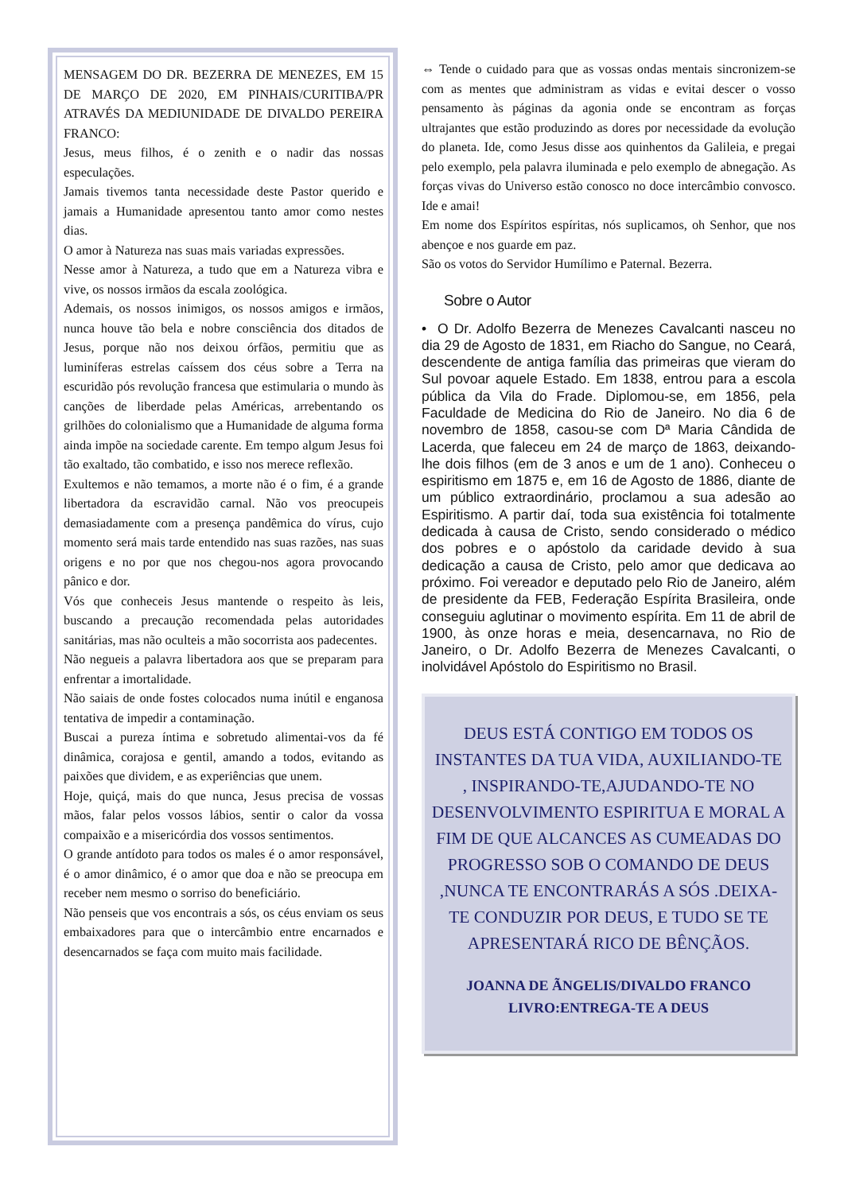MENSAGEM DO DR. BEZERRA DE MENEZES, EM 15 DE MARÇO DE 2020, EM PINHAIS/CURITIBA/PR ATRAVÉS DA MEDIUNIDADE DE DIVALDO PEREIRA FRANCO:
Jesus, meus filhos, é o zenith e o nadir das nossas especulações.
Jamais tivemos tanta necessidade deste Pastor querido e jamais a Humanidade apresentou tanto amor como nestes dias.
O amor à Natureza nas suas mais variadas expressões.
Nesse amor à Natureza, a tudo que em a Natureza vibra e vive, os nossos irmãos da escala zoológica.
Ademais, os nossos inimigos, os nossos amigos e irmãos, nunca houve tão bela e nobre consciência dos ditados de Jesus, porque não nos deixou órfãos, permitiu que as luminíferas estrelas caíssem dos céus sobre a Terra na escuridão pós revolução francesa que estimularia o mundo às canções de liberdade pelas Américas, arrebentando os grilhões do colonialismo que a Humanidade de alguma forma ainda impõe na sociedade carente. Em tempo algum Jesus foi tão exaltado, tão combatido, e isso nos merece reflexão.
Exultemos e não temamos, a morte não é o fim, é a grande libertadora da escravidão carnal. Não vos preocupeis demasiadamente com a presença pandêmica do vírus, cujo momento será mais tarde entendido nas suas razões, nas suas origens e no por que nos chegou-nos agora provocando pânico e dor.
Vós que conheceis Jesus mantende o respeito às leis, buscando a precaução recomendada pelas autoridades sanitárias, mas não oculteis a mão socorrista aos padecentes.
Não negueis a palavra libertadora aos que se preparam para enfrentar a imortalidade.
Não saiais de onde fostes colocados numa inútil e enganosa tentativa de impedir a contaminação.
Buscai a pureza íntima e sobretudo alimentai-vos da fé dinâmica, corajosa e gentil, amando a todos, evitando as paixões que dividem, e as experiências que unem.
Hoje, quiçá, mais do que nunca, Jesus precisa de vossas mãos, falar pelos vossos lábios, sentir o calor da vossa compaixão e a misericórdia dos vossos sentimentos.
O grande antídoto para todos os males é o amor responsável, é o amor dinâmico, é o amor que doa e não se preocupa em receber nem mesmo o sorriso do beneficiário.
Não penseis que vos encontrais a sós, os céus enviam os seus embaixadores para que o intercâmbio entre encarnados e desencarnados se faça com muito mais facilidade.
⇔ Tende o cuidado para que as vossas ondas mentais sincronizem-se com as mentes que administram as vidas e evitai descer o vosso pensamento às páginas da agonia onde se encontram as forças ultrajantes que estão produzindo as dores por necessidade da evolução do planeta. Ide, como Jesus disse aos quinhentos da Galileia, e pregai pelo exemplo, pela palavra iluminada e pelo exemplo de abnegação. As forças vivas do Universo estão conosco no doce intercâmbio convosco. Ide e amai!
Em nome dos Espíritos espíritas, nós suplicamos, oh Senhor, que nos abençoe e nos guarde em paz.
São os votos do Servidor Humílimo e Paternal. Bezerra.
Sobre o Autor
• O Dr. Adolfo Bezerra de Menezes Cavalcanti nasceu no dia 29 de Agosto de 1831, em Riacho do Sangue, no Ceará, descendente de antiga família das primeiras que vieram do Sul povoar aquele Estado. Em 1838, entrou para a escola pública da Vila do Frade. Diplomou-se, em 1856, pela Faculdade de Medicina do Rio de Janeiro. No dia 6 de novembro de 1858, casou-se com Dª Maria Cândida de Lacerda, que faleceu em 24 de março de 1863, deixando-lhe dois filhos (em de 3 anos e um de 1 ano). Conheceu o espiritismo em 1875 e, em 16 de Agosto de 1886, diante de um público extraordinário, proclamou a sua adesão ao Espiritismo. A partir daí, toda sua existência foi totalmente dedicada à causa de Cristo, sendo considerado o médico dos pobres e o apóstolo da caridade devido à sua dedicação a causa de Cristo, pelo amor que dedicava ao próximo. Foi vereador e deputado pelo Rio de Janeiro, além de presidente da FEB, Federação Espírita Brasileira, onde conseguiu aglutinar o movimento espírita. Em 11 de abril de 1900, às onze horas e meia, desencarnava, no Rio de Janeiro, o Dr. Adolfo Bezerra de Menezes Cavalcanti, o inolvidável Apóstolo do Espiritismo no Brasil.
DEUS ESTÁ CONTIGO EM TODOS OS INSTANTES DA TUA VIDA, AUXILIANDO-TE , INSPIRANDO-TE,AJUDANDO-TE NO DESENVOLVIMENTO ESPIRITUA E MORAL A FIM DE QUE ALCANCES AS CUMEADAS DO PROGRESSO SOB O COMANDO DE DEUS ,NUNCA TE ENCONTRARÁS A SÓS .DEIXA-TE CONDUZIR POR DEUS, E TUDO SE TE APRESENTARÁ RICO DE BÊNÇÃOS.
JOANNA DE ÃNGELIS/DIVALDO FRANCO LIVRO:ENTREGA-TE A DEUS